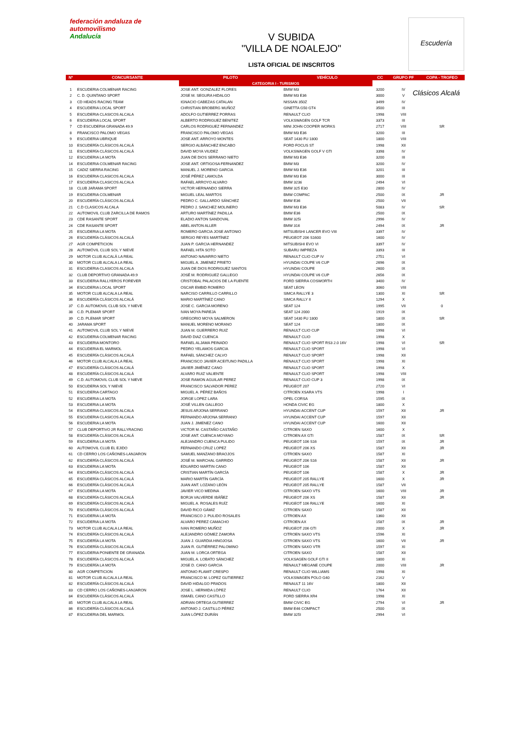federación andaluza de automovilismo
Andalucía
V SUBIDA
"VILLA DE NOALEJO"
LISTA OFICIAL DE INSCRITOS
Escudería Clásicos Alcalá
| Nº | CONCURSANTE | PILOTO | VEHÍCULO | CC | GRUPO PF | COPA - TROFEO |
| --- | --- | --- | --- | --- | --- | --- |
| | | CATEGORIA I - TURISMOS | | | | |
| 1 | ESCUDERIA COLMENAR RACING | JOSE ANT. GONZALEZ FLORES | BMW M3 | 3200 | IV | |
| 2 | C. D. QUINTANO SPORT | JOSE M. SEGURA HIDALGO | BMW M3 E36 | 3000 | V | |
| 3 | CD HEADS RACING TEAM | IGNACIO CABEZAS CATALAN | NISSAN 350Z | 3499 | IV | |
| 4 | ESCUDERIA LOCAL SPORT | CHRISTIAN BROBERG MUÑOZ | GINETTA G50 GT4 | 3500 | III | |
| 5 | ESCUDERIA CLASICOS ALCALA | ADOLFO GUTIERREZ PORRAS | RENAULT CLIO | 1998 | VIII | |
| 6 | ESCUDERIA LOCAL SPORT | ALBERTO RODRIGUEZ BENITEZ | VOLKSWAGEN GOLF TCR | 3373 | III | |
| 7 | CD ESCUDERIA GRANADA 49.9 | CARLOS RODRIGUEZ FERNANDEZ | MINI JOHN COOPER WORKS | 2717 | VIII | SR |
| 8 | FRANCISCO PALOMO VEGAS | FRANCISCO PALOMO VEGAS | BMW M3 E36 | 3200 | III | |
| 9 | ESCUDERIA UBRIQUE | JOSE ANT. ARROYO MONTES | SEAT 1430 FU 1800 | 1800 | VIII | |
| 10 | ESCUDERÍA CLÁSICOS ALCALÁ | SERGIO ALBÁNCHEZ ENCABO | FORD FOCUS ST | 1998 | XII | |
| 11 | ESCUDERÍA CLÁSICOS ALCALÁ | DAVID MOYA VIUDEZ | VOLKSWAGEN GOLF V GTI | 3398 | IV | |
| 12 | ESCUDERIA LA MOTA | JUAN DE DIOS SERRANO NIETO | BMW M3 E36 | 3200 | III | |
| 14 | ESCUDERIA COLMENAR RACING | JOSE ANT. ORTIGOSA FERNANDEZ | BMW M3 | 3200 | IV | |
| 15 | CADIZ SIERRA RACING | MANUEL J. MORENO GARCIA | BMW M3 E36 | 3201 | III | |
| 16 | ESCUDERIA CLASICOS ALCALA | JOSÉ PÉREZ LAMOLDA | BMW M3 E36 | 3000 | III | |
| 17 | ESCUDERIA CLASICOS ALCALA | RAFAEL ARROYO ALVARO | BMW 323ti | 2494 | VI | |
| 18 | CLUB JARAMA SPORT | VICTOR HERNANDO SIERRA | BMW 325 E30 | 2800 | IV | |
| 19 | ESCUDERIA COLMENAR | MIGUEL LEAL MARTOS | BMW COMPAC | 2500 | IX | JR |
| 20 | ESCUDERÍA CLÁSICOS ALCALÁ | PEDRO C. GALLARDO SÁNCHEZ | BMW E36 | 2500 | VII | |
| 21 | C.D CLASICOS ALCALA | PEDRO J. SANCHEZ MOLINERO | BMW M3 E36 | 5083 | IV | SR |
| 22 | AUTOMOVIL CLUB ZARCILLA DE RAMOS | ARTURO MARTÍNEZ PADILLA | BMW E36 | 2500 | IX | |
| 23 | CDE RASANTE SPORT | ELADIO ANTON SANDOVAL | BMW 325i | 2996 | IV | |
| 24 | CDE RASANTE SPORT | ABEL ANTON ALLER | BMW 316 | 2494 | IX | JR |
| 25 | ESCUDERIA LA MOTA | ROMERO GARCIA JOSE ANTONIO | MITSUBISHI LANCER EVO VIII | 3397 | IV | |
| 26 | ESCUDERÍA CLÁSICOS ALCALÁ | SERGIO REYES MARTÍNEZ | PEUGEOT 206 S1600 | 1600 | IV | |
| 27 | AGR COMPETICION | JUAN P. GARCIA HERNANDEZ | MITSUBISHI EVO VI | 3397 | IV | |
| 28 | AUTOMÓVIL CLUB SOL Y NIEVE | RAFAEL HITA SOTO | SUBARU IMPREZA | 3393 | III | |
| 29 | MOTOR CLUB ALCALÁ LA REAL | ANTONIO NAVARRO NIETO | RENAULT CLIO CUP IV | 2751 | VI | |
| 30 | MOTOR CLUB ALCALA LA REAL | MIGUEL A. JIMENEZ PRIETO | HYUNDAI COUPE V6 CUP | 2696 | IX | |
| 31 | ESCUDERIA CLASICOS ALCALA | JUAN DE DIOS RODRIGUEZ SANTOS | HYUNDAI COUPE | 2600 | IX | |
| 32 | CLUB DEPORTIVO GRANADA 49.9 | JOSÉ M. RODRIGUEZ GALLEGO | HYUNDAI COUPE V6 CUP | 2656 | IX | |
| 33 | ESCUDERIA RALLYEROS FOREVER | CRISTOBAL PALACIOS DE LA FUENTE | FORD SIERRA COSWORTH | 3400 | IV | |
| 34 | ESCUDERIA LOCAL SPORT | OSCAR EMBID ROMERO | SEAT LEON | 3060 | VIII | |
| 35 | MOTOR CLUB ALCALA LA REAL | NARCISO CARRILLO CARRILLO | SIMCA RALLYE 3 | 1300 | XI | SR |
| 36 | ESCUDERÍA CLÁSICOS ALCALÁ | MARIO MARTÍNEZ CANO | SIMCA RALLY II | 1294 | X | |
| 37 | C.D. AUTOMOVIL CLUB SOL Y NIEVE | JOSE C. GARCIA MORENO | SEAT 124 | 1995 | VII | 0 |
| 38 | C.D. PLEMAR SPORT | IVAN MOYA PAREJA | SEAT 124 2000 | 1919 | IX | |
| 39 | C.D. PLEMAR SPORT | GREGORIO MOYA SALMERON | SEAT 1430 FU 1800 | 1800 | IX | SR |
| 40 | JARAMA SPORT | MANUEL MORENO MORANO | SEAT 124 | 1800 | IX | |
| 41 | AUTOMOVIL CLUB SOL Y NIEVE | JUAN M. GUERRERO RUIZ | RENAULT CLIO CUP | 1998 | VI | |
| 42 | ESCUDERIA COLMENAR RACING | DAVID DIAZ CUENCA | RENAULT CLIO | 1998 | X | |
| 43 | ESCUDERIA MONTORO | RAFAEL ALJAMA PEINADO | RENAULT CLIO SPORT RS3 2.0 16V | 1998 | VI | SR |
| 44 | ESCUDERIA EL MARMOL | PEDRO YELAMOS GARCIA | RENAULT CLIO SPORT | 1998 | VI | |
| 45 | ESCUDERÍA CLÁSICOS ALCALÁ | RAFAEL SÁNCHEZ CALVO | RENAULT CLIO SPORT | 1998 | XII | |
| 46 | MOTOR CLUB ALCALA LA REAL | FRANCISCO JAVIER ACEITUNO PADILLA | RENAULT CLIO SPORT | 1998 | XI | |
| 47 | ESCUDERÍA CLÁSICOS ALCALÁ | JAVIER JIMÉNEZ CANO | RENAULT CLIO SPORT | 1998 | X | |
| 48 | ESCUDERÍA CLÁSICOS ALCALÁ | ALVARO RUIZ VALIENTE | RENAULT CLIO SPORT | 1998 | VIII | |
| 49 | C.D. AUTOMOVIL CLUB SOL Y NIEVE | JOSE RAMON AGUILAR PEREZ | RENAULT CLIO CUP 3 | 1998 | IX | |
| 50 | ESCUDERIA SOL Y NIEVE | FRANCISCO SALVADOR PEREZ | PEUGEOT 207 | 2720 | VI | |
| 51 | ESCUDERIA CARTAGO | MIGUEL A. PÉREZ BAÑOS | CITROEN XSARA VTS | 1998 | I | |
| 52 | ESCUDERIA LA MOTA | JORGE LOPEZ LARA | OPEL CORSA | 1595 | IX | |
| 53 | ESCUDERIA LA MOTA | JOSÉ VILLEN GALLEGO | HONDA CIVIC EG | 1800 | X | |
| 54 | ESCUDERIA CLASICOS ALCALA | JESUS ARJONA SERRANO | HYUNDAI ACCENT CUP | 1597 | XII | JR |
| 55 | ESCUDERIA CLASICOS ALCALA | FERNANDO ARJONA SERRANO | HYUNDAI ACCENT CUP | 1597 | XII | |
| 56 | ESCUDERIA LA MOTA | JUAN J. JIMENEZ CANO | HYUNDAI ACCENT CUP | 1600 | XII | |
| 57 | CLUB DEPORTIVO 2R RALLYRACING | VICTOR M. CASTAÑO CASTAÑO | CITROEN SAXO | 1600 | X | |
| 58 | ESCUDERÍA CLÁSICOS ALCALÁ | JOSE ANT. CUENCA MOYANO | CITROEN AX GTI | 1587 | IX | SR |
| 59 | ESCUDERIA LA MOTA | ALEJANDRO CUENCA PULIDO | PEUGEOT 106 S16 | 1597 | IX | JR |
| 60 | AUTOMOVIL CLUB EL EJIDO | FERNANDO CRUZ LOPEZ | PEUGEOT 206 XS | 1587 | XII | JR |
| 61 | CD CERRO LOS CAÑONES-LANJARON | SAMUEL MANZANO BRAOJOS | CITROEN SAXO | 1587 | XI | |
| 62 | ESCUDERÍA CLÁSICOS ALCALÁ | JOSÉ M. MARCHAL GARRIDO | PEUGEOT 206 S16 | 1587 | XII | JR |
| 63 | ESCUDERIA LA MOTA | EDUARDO MARTIN CANO | PEUGEOT 106 | 1587 | XII | |
| 64 | ESCUDERÍA CLÁSICOS ALCALÁ | CRISTIAN MARTÍN GARCÍA | PEUGEOT 106 | 1587 | X | JR |
| 65 | ESCUDERÍA CLÁSICOS ALCALÁ | MARIO MARTÍN GARCÍA | PEUGEOT 205 RALLYE | 1600 | X | JR |
| 66 | ESCUDERÍA CLÁSICOS ALCALÁ | JUAN ANT. LOZANO LEÓN | PEUGEOT 205 RALLYE | 1587 | VII | |
| 67 | ESCUDERIA LA MOTA | JAVIER VICO MEDINA | CITROEN SAXO VTS | 1600 | VIII | JR |
| 68 | ESCUDERÍA CLÁSICOS ALCALÁ | BORJA VALVERDE IBÁÑEZ | PEUGEOT 206 XS | 1587 | XII | JR |
| 69 | ESCUDERÍA CLÁSICOS ALCALÁ | MIGUEL A. ROSALES RUÍZ | PEUGEOT 106 RALLYE | 1600 | XI | |
| 70 | ESCUDERÍA CLÁSICOS ALCALÁ | DAVID RICO GÁMIZ | CITROEN SAXO | 1587 | XII | |
| 71 | ESCUDERIA LA MOTA | FRANCISCO J. PULIDO ROSALES | CITROEN AX | 1360 | XII | |
| 72 | ESCUDERIA LA MOTA | ALVARO PEREZ CAMACHO | CITROEN AX | 1587 | IX | JR |
| 73 | MOTOR CLUB ALCALA LA REAL | IVAN ROMERO MUÑOZ | PEUGEOT 206 GTI | 2000 | X | JR |
| 74 | ESCUDERÍA CLÁSICOS ALCALÁ | ALEJANDRO GÓMEZ ZAMORA | CITROEN SAXO VTS | 1596 | XI | |
| 75 | ESCUDERÍA LA MOTA | JUAN J. GUARDIA HINOJOSA | CITROEN SAXO VTS | 1600 | VII | JR |
| 76 | ESCUDERÍA CLÁSICOS ALCALÁ | JUAN R. GUTIÉRREZ PALOMINO | CITROEN SAXO VTR | 1597 | XI | |
| 77 | ESCUDERIA PONIENTE DE GRANADA | JUAN M. LORCA ORTEGA | CITROEN SAXO | 1587 | XII | |
| 78 | ESCUDERÍA CLÁSICOS ALCALÁ | MIGUEL A. LOBATO SÁNCHEZ | VOLKSAGEN GOLF GTI II | 1800 | XI | |
| 79 | ESCUDERÍA LA MOTA | JOSE D. CANO GARCIA | RENAULT MEGANE COUPE | 2000 | VIII | JR |
| 80 | AGR COMPETICION | ANTONIO FLAMIT CRESPO | RENAULT CLIO WILLIAMS | 1998 | XI | |
| 81 | MOTOR CLUB ALCALA LA REAL | FRANCISCO M. LOPEZ GUTIERREZ | VOLKSWAGEN POLO G40 | 2162 | V | |
| 82 | ESCUDERÍA CLÁSICOS ALCALÁ | DAVID HIDALGO PRADOS | RENAULT 11 16V | 1800 | XII | |
| 83 | CD CERRO LOS CAÑONES-LANJARON | JOSE L. HERMIDA LÓPEZ | RENAULT CLIO | 1764 | XII | |
| 84 | ESCUDERÍA CLÁSICOS ALCALÁ | ISMAEL CANO CASTILLO | FORD SIERRA XR4 | 1998 | XI | |
| 85 | MOTOR CLUB ALCALA LA REAL | ADRIAN ORTEGA GUTIERREZ | BMW CIVIC EG | 2794 | VI | JR |
| 86 | ESCUDERÍA CLÁSICOS ALCALÁ | ANTONIO J. CASTILLO PÉREZ | BMW E46 COMPACT | 2500 | IX | |
| 87 | ESCUDERIA DEL MARMOL | JUAN LÓPEZ DURÁN | BMW 325I | 2994 | VI | |